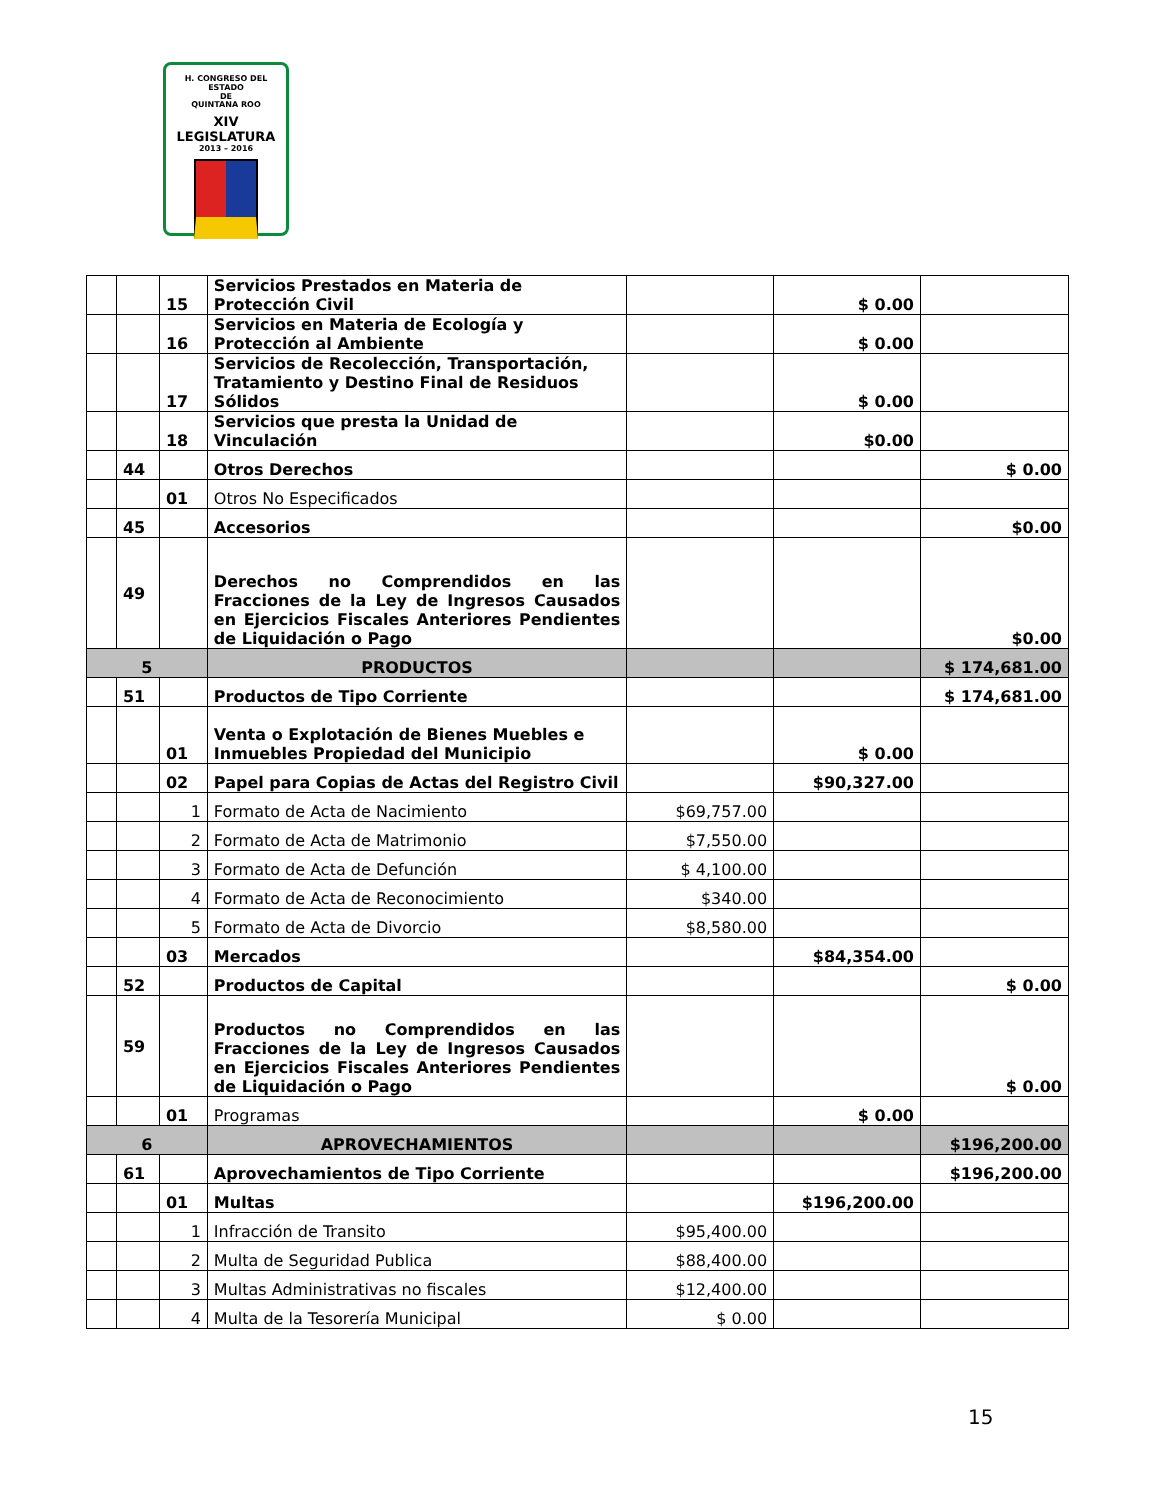H. CONGRESO DEL ESTADO
DE
QUINTANA ROO
XIV LEGISLATURA
2013 – 2016
| | | 15 | Servicios Prestados en Materia de Protección Civil | | $ 0.00 | |
| | | 16 | Servicios en Materia de Ecología y Protección al Ambiente | | $ 0.00 | |
| | | 17 | Servicios de Recolección, Transportación, Tratamiento y Destino Final de Residuos Sólidos | | $ 0.00 | |
| | | 18 | Servicios que presta la Unidad de Vinculación | | $0.00 | |
| | 44 | | Otros Derechos | | | $ 0.00 |
| | | 01 | Otros No Especificados | | | |
| | 45 | | Accesorios | | | $0.00 |
| | 49 | | Derechos no Comprendidos en las Fracciones de la Ley de Ingresos Causados en Ejercicios Fiscales Anteriores Pendientes de Liquidación o Pago | | | $0.00 |
| 5 | | | PRODUCTOS | | | $ 174,681.00 |
| | 51 | | Productos de Tipo Corriente | | | $ 174,681.00 |
| | | 01 | Venta o Explotación de Bienes Muebles e Inmuebles Propiedad del Municipio | | $ 0.00 | |
| | | 02 | Papel para Copias de Actas del Registro Civil | | $90,327.00 | |
| | | 1 | Formato de Acta de Nacimiento | $69,757.00 | | |
| | | 2 | Formato de Acta de Matrimonio | $7,550.00 | | |
| | | 3 | Formato de Acta de Defunción | $ 4,100.00 | | |
| | | 4 | Formato de Acta de Reconocimiento | $340.00 | | |
| | | 5 | Formato de Acta de Divorcio | $8,580.00 | | |
| | | 03 | Mercados | | $84,354.00 | |
| | 52 | | Productos de Capital | | | $ 0.00 |
| | 59 | | Productos no Comprendidos en las Fracciones de la Ley de Ingresos Causados en Ejercicios Fiscales Anteriores Pendientes de Liquidación o Pago | | | $ 0.00 |
| | | 01 | Programas | | $ 0.00 | |
| 6 | | | APROVECHAMIENTOS | | | $196,200.00 |
| | 61 | | Aprovechamientos de Tipo Corriente | | | $196,200.00 |
| | | 01 | Multas | | $196,200.00 | |
| | | 1 | Infracción de Transito | $95,400.00 | | |
| | | 2 | Multa de Seguridad Publica | $88,400.00 | | |
| | | 3 | Multas Administrativas no fiscales | $12,400.00 | | |
| | | 4 | Multa de la Tesorería Municipal | $ 0.00 | | |
15